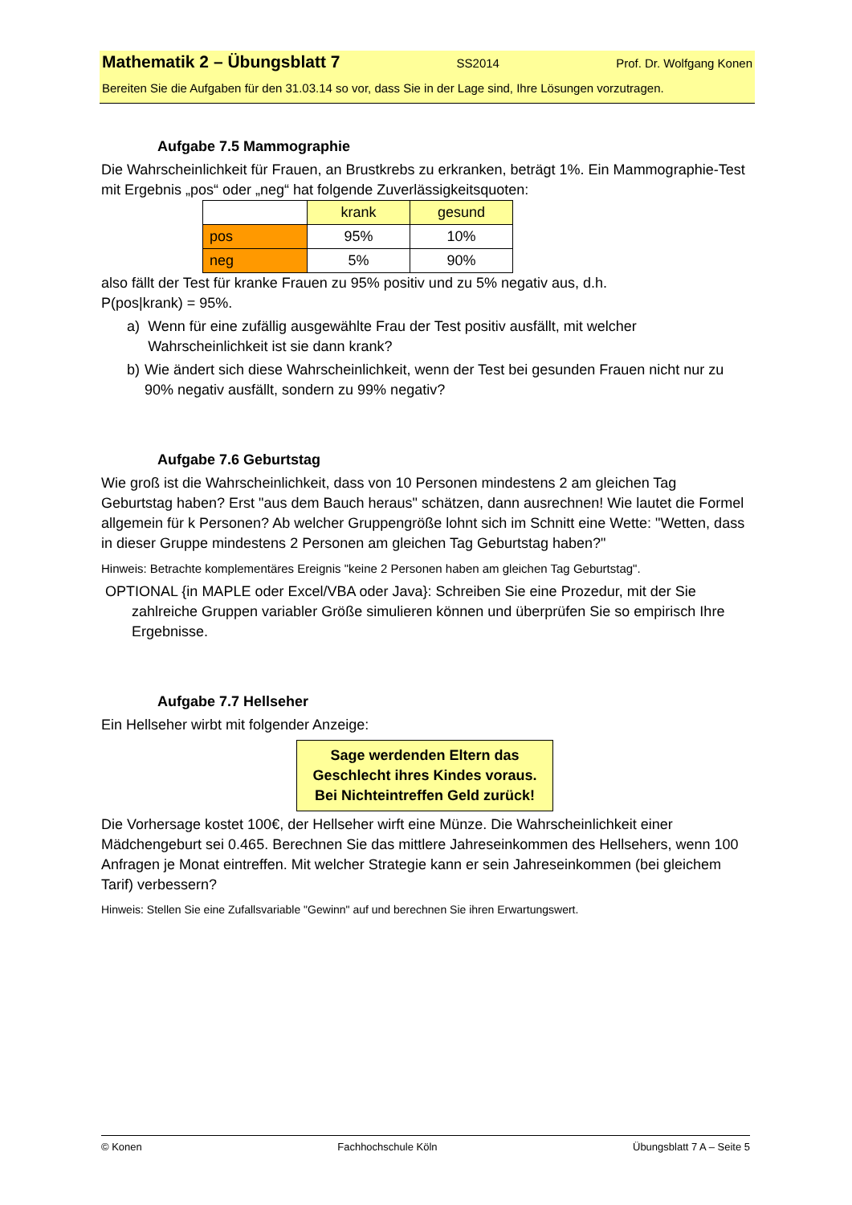Mathematik 2 – Übungsblatt 7 SS2014 Prof. Dr. Wolfgang Konen
Bereiten Sie die Aufgaben für den 31.03.14 so vor, dass Sie in der Lage sind, Ihre Lösungen vorzutragen.
Aufgabe 7.5 Mammographie
Die Wahrscheinlichkeit für Frauen, an Brustkrebs zu erkranken, beträgt 1%. Ein Mammographie-Test mit Ergebnis „pos“ oder „neg“ hat folgende Zuverlässigkeitsquoten:
| | krank | gesund |
| pos | 95% | 10% |
| neg | 5% | 90% |
also fällt der Test für kranke Frauen zu 95% positiv und zu 5% negativ aus, d.h.
P(pos|krank) = 95%.
a) Wenn für eine zufällig ausgewählte Frau der Test positiv ausfällt, mit welcher Wahrscheinlichkeit ist sie dann krank?
b) Wie ändert sich diese Wahrscheinlichkeit, wenn der Test bei gesunden Frauen nicht nur zu 90% negativ ausfällt, sondern zu 99% negativ?
Aufgabe 7.6 Geburtstag
Wie groß ist die Wahrscheinlichkeit, dass von 10 Personen mindestens 2 am gleichen Tag Geburtstag haben? Erst "aus dem Bauch heraus" schätzen, dann ausrechnen! Wie lautet die Formel allgemein für k Personen? Ab welcher Gruppengröße lohnt sich im Schnitt eine Wette: "Wetten, dass in dieser Gruppe mindestens 2 Personen am gleichen Tag Geburtstag haben?"
Hinweis: Betrachte komplementäres Ereignis "keine 2 Personen haben am gleichen Tag Geburtstag".
OPTIONAL {in MAPLE oder Excel/VBA oder Java}: Schreiben Sie eine Prozedur, mit der Sie zahlreiche Gruppen variabler Größe simulieren können und überprüfen Sie so empirisch Ihre Ergebnisse.
Aufgabe 7.7 Hellseher
Ein Hellseher wirbt mit folgender Anzeige:
Sage werdenden Eltern das Geschlecht ihres Kindes voraus.
Bei Nichteintreffen Geld zurück!
Die Vorhersage kostet 100€, der Hellseher wirft eine Münze. Die Wahrscheinlichkeit einer Mädchengeburt sei 0.465. Berechnen Sie das mittlere Jahreseinkommen des Hellsehers, wenn 100 Anfragen je Monat eintreffen. Mit welcher Strategie kann er sein Jahreseinkommen (bei gleichem Tarif) verbessern?
Hinweis: Stellen Sie eine Zufallsvariable "Gewinn" auf und berechnen Sie ihren Erwartungswert.
© Konen Fachhochschule Köln Übungsblatt 7 A – Seite 5